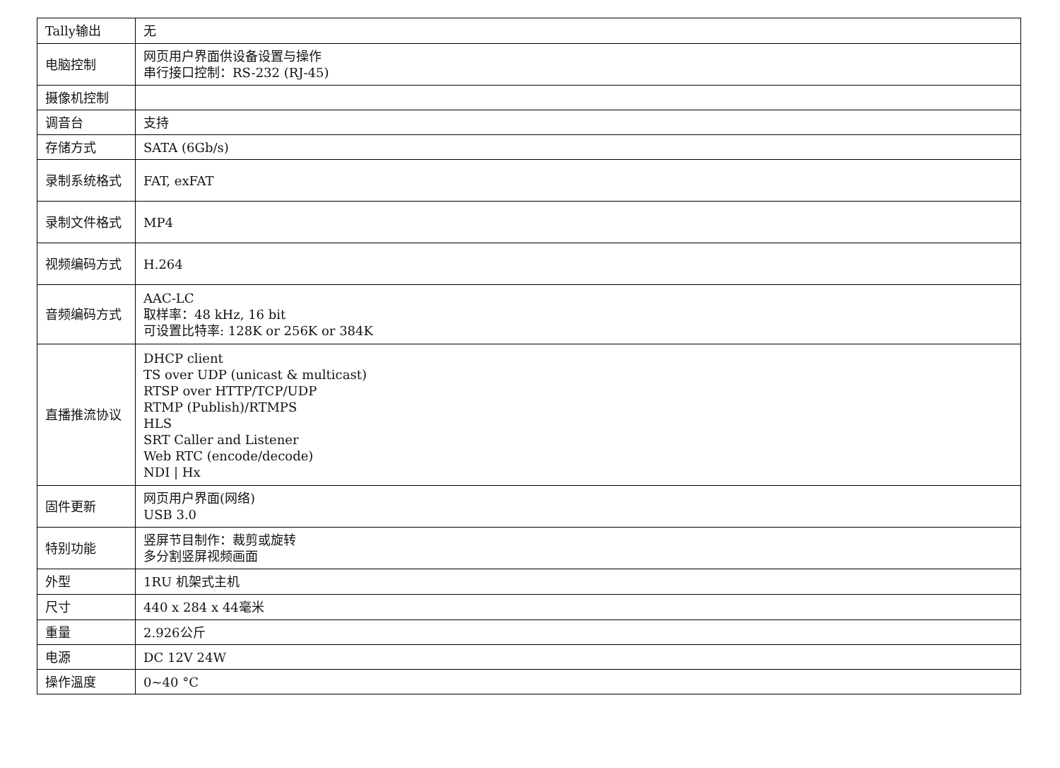| Tally输出 | 无 |
| 电脑控制 | 网页用户界面供设备设置与操作 串行接口控制：RS-232 (RJ-45) |
| 摄像机控制 | |
| 调音台 | 支持 |
| 存储方式 | SATA (6Gb/s) |
| 录制系统格式 | FAT, exFAT |
| 录制文件格式 | MP4 |
| 视频编码方式 | H.264 |
| 音频编码方式 | AAC-LC 取样率：48 kHz, 16 bit 可设置比特率: 128K or 256K or 384K |
| 直播推流协议 | DHCP client TS over UDP (unicast & multicast) RTSP over HTTP/TCP/UDP RTMP (Publish)/RTMPS HLS SRT Caller and Listener Web RTC (encode/decode) NDI / Hx |
| 固件更新 | 网页用户界面(网络) USB 3.0 |
| 特别功能 | 竖屏节目制作：裁剪或旋转 多分割竖屏视频画面 |
| 外型 | 1RU 机架式主机 |
| 尺寸 | 440 x 284 x 44毫米 |
| 重量 | 2.926公斤 |
| 电源 | DC 12V 24W |
| 操作溫度 | 0~40 °C |